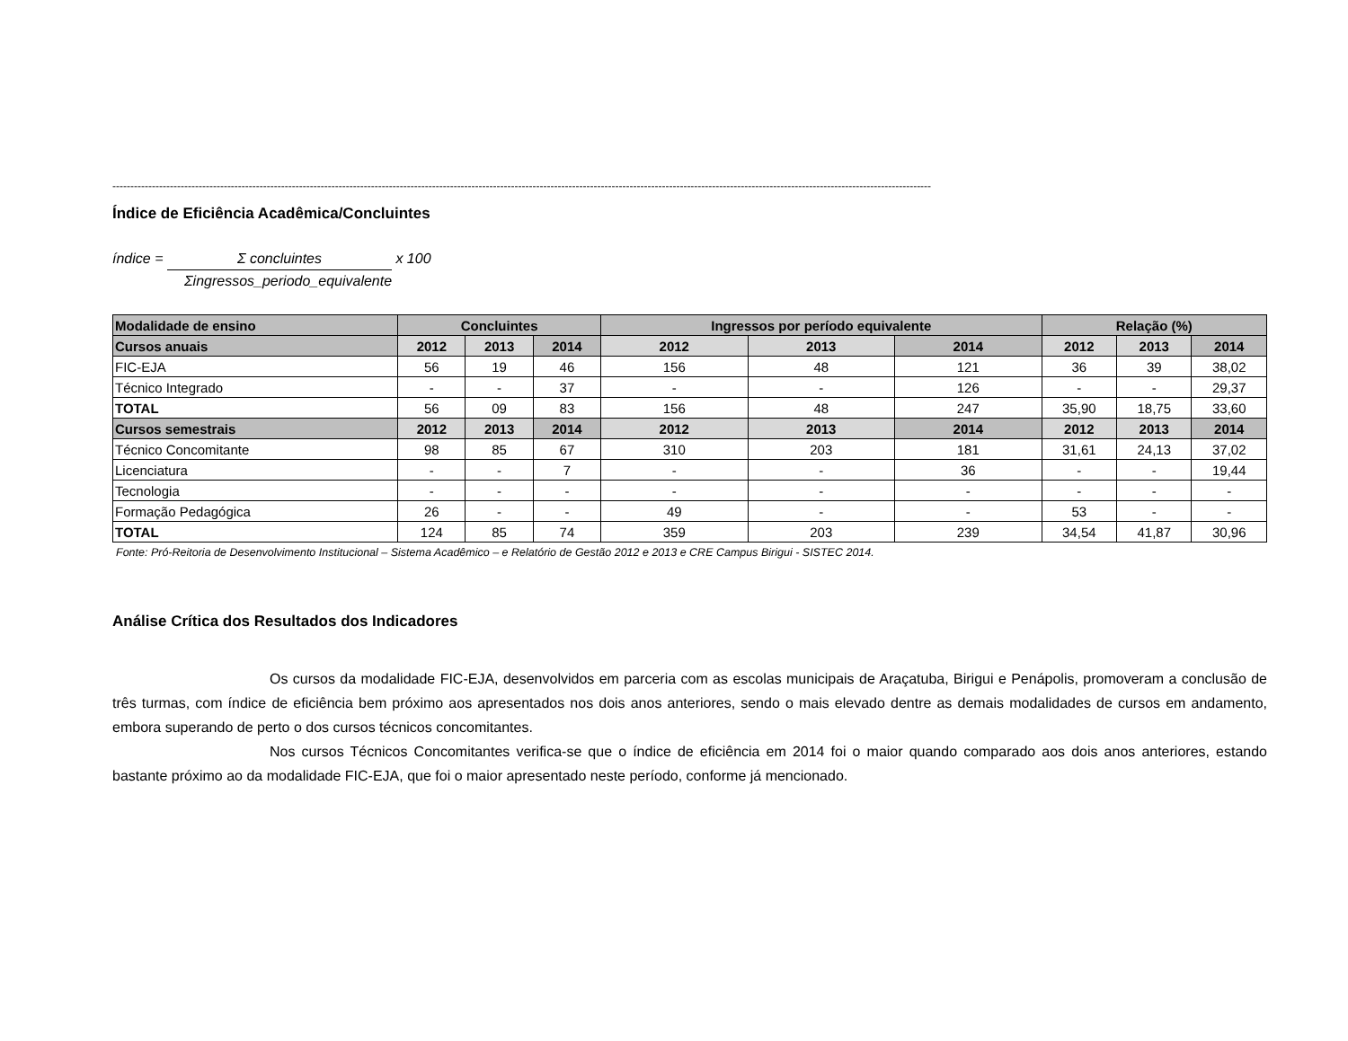------------------------------------------------------------------------------------------------------------------------------------------------------------------------------------------------------------------------------------
Índice de Eficiência Acadêmica/Concluintes
índice = Σ concluintes x 100
Σingressos_periodo_equivalente
| Modalidade de ensino | Concluintes | | | Ingressos por período equivalente | | | Relação (%) | | |
| --- | --- | --- | --- | --- | --- | --- | --- | --- | --- |
| Cursos anuais | 2012 | 2013 | 2014 | 2012 | 2013 | 2014 | 2012 | 2013 | 2014 |
| FIC-EJA | 56 | 19 | 46 | 156 | 48 | 121 | 36 | 39 | 38,02 |
| Técnico Integrado | - | - | 37 | - | - | 126 | - | - | 29,37 |
| TOTAL | 56 | 09 | 83 | 156 | 48 | 247 | 35,90 | 18,75 | 33,60 |
| Cursos semestrais | 2012 | 2013 | 2014 | 2012 | 2013 | 2014 | 2012 | 2013 | 2014 |
| Técnico Concomitante | 98 | 85 | 67 | 310 | 203 | 181 | 31,61 | 24,13 | 37,02 |
| Licenciatura | - | - | 7 | - | - | 36 | - | - | 19,44 |
| Tecnologia | - | - | - | - | - | - | - | - | - |
| Formação Pedagógica | 26 | - | - | 49 | - | - | 53 | - | - |
| TOTAL | 124 | 85 | 74 | 359 | 203 | 239 | 34,54 | 41,87 | 30,96 |
Fonte: Pró-Reitoria de Desenvolvimento Institucional – Sistema Acadêmico – e Relatório de Gestão 2012 e 2013 e CRE Campus Birigui - SISTEC 2014.
Análise Crítica dos Resultados dos Indicadores
Os cursos da modalidade FIC-EJA, desenvolvidos em parceria com as escolas municipais de Araçatuba, Birigui e Penápolis, promoveram a conclusão de três turmas, com índice de eficiência bem próximo aos apresentados nos dois anos anteriores, sendo o mais elevado dentre as demais modalidades de cursos em andamento, embora superando de perto o dos cursos técnicos concomitantes.
Nos cursos Técnicos Concomitantes verifica-se que o índice de eficiência em 2014 foi o maior quando comparado aos dois anos anteriores, estando bastante próximo ao da modalidade FIC-EJA, que foi o maior apresentado neste período, conforme já mencionado.